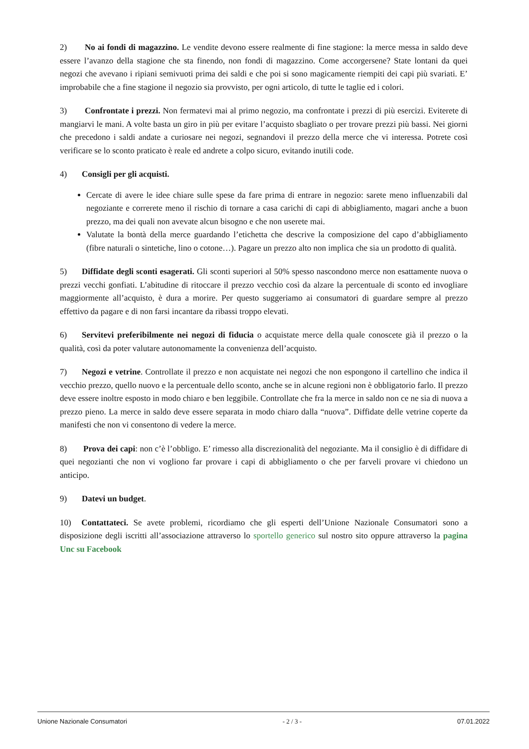2) No ai fondi di magazzino. Le vendite devono essere realmente di fine stagione: la merce messa in saldo deve essere l’avanzo della stagione che sta finendo, non fondi di magazzino. Come accorgersene? State lontani da quei negozi che avevano i ripiani semivuoti prima dei saldi e che poi si sono magicamente riempiti dei capi più svariati. E’ improbabile che a fine stagione il negozio sia provvisto, per ogni articolo, di tutte le taglie ed i colori.
3) Confrontate i prezzi. Non fermatevi mai al primo negozio, ma confrontate i prezzi di più esercizi. Eviterete di mangiarvi le mani. A volte basta un giro in più per evitare l’acquisto sbagliato o per trovare prezzi più bassi. Nei giorni che precedono i saldi andate a curiosare nei negozi, segnandovi il prezzo della merce che vi interessa. Potrete così verificare se lo sconto praticato è reale ed andrete a colpo sicuro, evitando inutili code.
4) Consigli per gli acquisti.
Cercate di avere le idee chiare sulle spese da fare prima di entrare in negozio: sarete meno influenzabili dal negoziante e correrete meno il rischio di tornare a casa carichi di capi di abbigliamento, magari anche a buon prezzo, ma dei quali non avevate alcun bisogno e che non userete mai.
Valutate la bontà della merce guardando l’etichetta che descrive la composizione del capo d’abbigliamento (fibre naturali o sintetiche, lino o cotone…). Pagare un prezzo alto non implica che sia un prodotto di qualità.
5) Diffidate degli sconti esagerati. Gli sconti superiori al 50% spesso nascondono merce non esattamente nuova o prezzi vecchi gonfiati. L’abitudine di ritoccare il prezzo vecchio così da alzare la percentuale di sconto ed invogliare maggiormente all’acquisto, è dura a morire. Per questo suggeriamo ai consumatori di guardare sempre al prezzo effettivo da pagare e di non farsi incantare da ribassi troppo elevati.
6) Servitevi preferibilmente nei negozi di fiducia o acquistate merce della quale conoscete già il prezzo o la qualità, così da poter valutare autonomamente la convenienza dell’acquisto.
7) Negozi e vetrine. Controllate il prezzo e non acquistate nei negozi che non espongono il cartellino che indica il vecchio prezzo, quello nuovo e la percentuale dello sconto, anche se in alcune regioni non è obbligatorio farlo. Il prezzo deve essere inoltre esposto in modo chiaro e ben leggibile. Controllate che fra la merce in saldo non ce ne sia di nuova a prezzo pieno. La merce in saldo deve essere separata in modo chiaro dalla “nuova”. Diffidate delle vetrine coperte da manifesti che non vi consentono di vedere la merce.
8) Prova dei capi: non c’è l’obbligo. E’ rimesso alla discrezionalità del negoziante. Ma il consiglio è di diffidare di quei negozianti che non vi vogliono far provare i capi di abbigliamento o che per farveli provare vi chiedono un anticipo.
9) Datevi un budget.
10) Contattateci. Se avete problemi, ricordiamo che gli esperti dell’Unione Nazionale Consumatori sono a disposizione degli iscritti all’associazione attraverso lo sportello generico sul nostro sito oppure attraverso la pagina Unc su Facebook
Unione Nazionale Consumatori - 2 / 3 - 07.01.2022